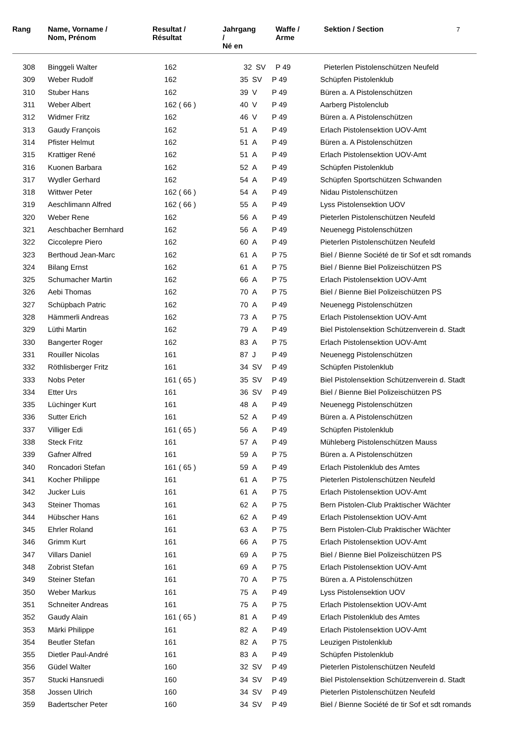7
| Rang | Name, Vorname / Nom, Prénom | Resultat / Résultat | | Jahrgang / Né en | | Waffe / Arme | Sektion / Section |
| --- | --- | --- | --- | --- | --- | --- | --- |
| 308 | Binggeli Walter | 162 | | 32 | SV | P 49 | Pieterlen Pistolenschützen Neufeld |
| 309 | Weber Rudolf | 162 | | 35 | SV | P 49 | Schüpfen Pistolenklub |
| 310 | Stuber Hans | 162 | | 39 | V | P 49 | Büren a. A Pistolenschützen |
| 311 | Weber Albert | 162 ( 66 ) | | 40 | V | P 49 | Aarberg Pistolenclub |
| 312 | Widmer Fritz | 162 | | 46 | V | P 49 | Büren a. A Pistolenschützen |
| 313 | Gaudy François | 162 | | 51 | A | P 49 | Erlach Pistolensektion UOV-Amt |
| 314 | Pfister Helmut | 162 | | 51 | A | P 49 | Büren a. A Pistolenschützen |
| 315 | Krattiger René | 162 | | 51 | A | P 49 | Erlach Pistolensektion UOV-Amt |
| 316 | Kuonen Barbara | 162 | | 52 | A | P 49 | Schüpfen Pistolenklub |
| 317 | Wydler Gerhard | 162 | | 54 | A | P 49 | Schüpfen Sportschützen Schwanden |
| 318 | Wittwer Peter | 162 ( 66 ) | | 54 | A | P 49 | Nidau Pistolenschützen |
| 319 | Aeschlimann Alfred | 162 ( 66 ) | | 55 | A | P 49 | Lyss Pistolensektion UOV |
| 320 | Weber Rene | 162 | | 56 | A | P 49 | Pieterlen Pistolenschützen Neufeld |
| 321 | Aeschbacher Bernhard | 162 | | 56 | A | P 49 | Neuenegg Pistolenschützen |
| 322 | Ciccolepre Piero | 162 | | 60 | A | P 49 | Pieterlen Pistolenschützen Neufeld |
| 323 | Berthoud Jean-Marc | 162 | | 61 | A | P 75 | Biel / Bienne Société de tir Sof et sdt romands |
| 324 | Bilang Ernst | 162 | | 61 | A | P 75 | Biel / Bienne Biel Polizeischützen PS |
| 325 | Schumacher Martin | 162 | | 66 | A | P 75 | Erlach Pistolensektion UOV-Amt |
| 326 | Aebi Thomas | 162 | | 70 | A | P 75 | Biel / Bienne Biel Polizeischützen PS |
| 327 | Schüpbach Patric | 162 | | 70 | A | P 49 | Neuenegg Pistolenschützen |
| 328 | Hämmerli Andreas | 162 | | 73 | A | P 75 | Erlach Pistolensektion UOV-Amt |
| 329 | Lüthi Martin | 162 | | 79 | A | P 49 | Biel Pistolensektion Schützenverein d. Stadt |
| 330 | Bangerter Roger | 162 | | 83 | A | P 75 | Erlach Pistolensektion UOV-Amt |
| 331 | Rouiller Nicolas | 161 | | 87 | J | P 49 | Neuenegg Pistolenschützen |
| 332 | Röthlisberger Fritz | 161 | | 34 | SV | P 49 | Schüpfen Pistolenklub |
| 333 | Nobs Peter | 161 ( 65 ) | | 35 | SV | P 49 | Biel Pistolensektion Schützenverein d. Stadt |
| 334 | Etter Urs | 161 | | 36 | SV | P 49 | Biel / Bienne Biel Polizeischützen PS |
| 335 | Lüchinger Kurt | 161 | | 48 | A | P 49 | Neuenegg Pistolenschützen |
| 336 | Sutter Erich | 161 | | 52 | A | P 49 | Büren a. A Pistolenschützen |
| 337 | Villiger Edi | 161 ( 65 ) | | 56 | A | P 49 | Schüpfen Pistolenklub |
| 338 | Steck Fritz | 161 | | 57 | A | P 49 | Mühleberg Pistolenschützen Mauss |
| 339 | Gafner Alfred | 161 | | 59 | A | P 75 | Büren a. A Pistolenschützen |
| 340 | Roncadori Stefan | 161 ( 65 ) | | 59 | A | P 49 | Erlach Pistolenklub des Amtes |
| 341 | Kocher Philippe | 161 | | 61 | A | P 75 | Pieterlen Pistolenschützen Neufeld |
| 342 | Jucker Luis | 161 | | 61 | A | P 75 | Erlach Pistolensektion UOV-Amt |
| 343 | Steiner Thomas | 161 | | 62 | A | P 75 | Bern Pistolen-Club Praktischer Wächter |
| 344 | Hübscher Hans | 161 | | 62 | A | P 49 | Erlach Pistolensektion UOV-Amt |
| 345 | Ehrler Roland | 161 | | 63 | A | P 75 | Bern Pistolen-Club Praktischer Wächter |
| 346 | Grimm Kurt | 161 | | 66 | A | P 75 | Erlach Pistolensektion UOV-Amt |
| 347 | Villars Daniel | 161 | | 69 | A | P 75 | Biel / Bienne Biel Polizeischützen PS |
| 348 | Zobrist Stefan | 161 | | 69 | A | P 75 | Erlach Pistolensektion UOV-Amt |
| 349 | Steiner Stefan | 161 | | 70 | A | P 75 | Büren a. A Pistolenschützen |
| 350 | Weber Markus | 161 | | 75 | A | P 49 | Lyss Pistolensektion UOV |
| 351 | Schneiter Andreas | 161 | | 75 | A | P 75 | Erlach Pistolensektion UOV-Amt |
| 352 | Gaudy Alain | 161 ( 65 ) | | 81 | A | P 49 | Erlach Pistolenklub des Amtes |
| 353 | Märki Philippe | 161 | | 82 | A | P 49 | Erlach Pistolensektion UOV-Amt |
| 354 | Beutler Stefan | 161 | | 82 | A | P 75 | Leuzigen Pistolenklub |
| 355 | Dietler Paul-André | 161 | | 83 | A | P 49 | Schüpfen Pistolenklub |
| 356 | Güdel Walter | 160 | | 32 | SV | P 49 | Pieterlen Pistolenschützen Neufeld |
| 357 | Stucki Hansruedi | 160 | | 34 | SV | P 49 | Biel Pistolensektion Schützenverein d. Stadt |
| 358 | Jossen Ulrich | 160 | | 34 | SV | P 49 | Pieterlen Pistolenschützen Neufeld |
| 359 | Badertscher Peter | 160 | | 34 | SV | P 49 | Biel / Bienne Société de tir Sof et sdt romands |